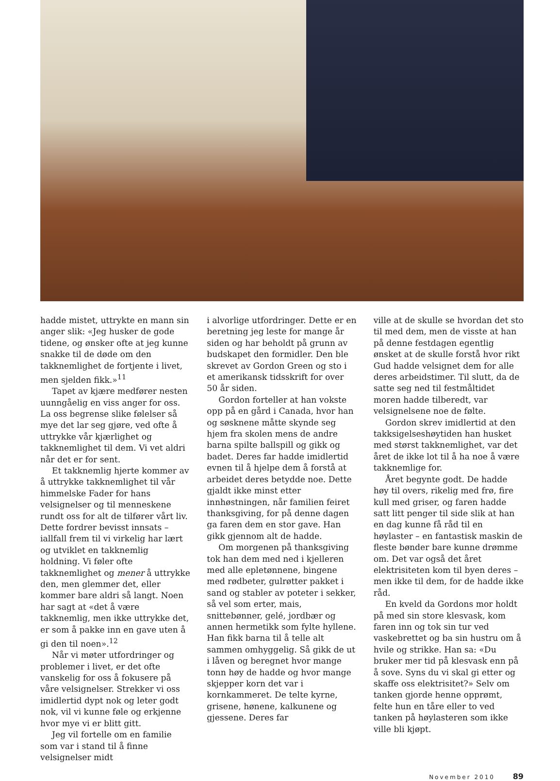hadde mistet, uttrykte en mann sin anger slik: «Jeg husker de gode tidene, og ønsker ofte at jeg kunne snakke til de døde om den takknemlighet de fortjente i livet, men sjelden fikk.»<sup>11</sup>
Tapet av kjære medfører nesten uunngåelig en viss anger for oss. La oss begrense slike følelser så mye det lar seg gjøre, ved ofte å uttrykke vår kjærlighet og takknemlighet til dem. Vi vet aldri når det er for sent.
Et takknemlig hjerte kommer av å uttrykke takknemlighet til vår himmelske Fader for hans velsignelser og til menneskene rundt oss for alt de tilfører vårt liv. Dette fordrer bevisst innsats – iallfall frem til vi virkelig har lært og utviklet en takknemlig holdning. Vi føler ofte takknemlighet og mener å uttrykke den, men glemmer det, eller kommer bare aldri så langt. Noen har sagt at «det å være takknemlig, men ikke uttrykke det, er som å pakke inn en gave uten å gi den til noen».<sup>12</sup>
Når vi møter utfordringer og problemer i livet, er det ofte vanskelig for oss å fokusere på våre velsignelser. Strekker vi oss imidlertid dypt nok og leter godt nok, vil vi kunne føle og erkjenne hvor mye vi er blitt gitt.
Jeg vil fortelle om en familie som var i stand til å finne velsignelser midt
i alvorlige utfordringer. Dette er en beretning jeg leste for mange år siden og har beholdt på grunn av budskapet den formidler. Den ble skrevet av Gordon Green og sto i et amerikansk tidsskrift for over 50 år siden.
Gordon forteller at han vokste opp på en gård i Canada, hvor han og søsknene måtte skynde seg hjem fra skolen mens de andre barna spilte ballspill og gikk og badet. Deres far hadde imidlertid evnen til å hjelpe dem å forstå at arbeidet deres betydde noe. Dette gjaldt ikke minst etter innhøstningen, når familien feiret thanksgiving, for på denne dagen ga faren dem en stor gave. Han gikk gjennom alt de hadde.
Om morgenen på thanksgiving tok han dem med ned i kjelleren med alle epletønnene, bingene med rødbeter, gulrøtter pakket i sand og stabler av poteter i sekker, så vel som erter, mais, snittebønner, gelé, jordbær og annen hermetikk som fylte hyllene. Han fikk barna til å telle alt sammen omhyggelig. Så gikk de ut i låven og beregnet hvor mange tonn høy de hadde og hvor mange skjepper korn det var i kornkammeret. De telte kyrne, grisene, hønene, kalkunene og gjessene. Deres far
ville at de skulle se hvordan det sto til med dem, men de visste at han på denne festdagen egentlig ønsket at de skulle forstå hvor rikt Gud hadde velsignet dem for alle deres arbeidstimer. Til slutt, da de satte seg ned til festmåltidet moren hadde tilberedt, var velsignelsene noe de følte.
Gordon skrev imidlertid at den takksigelseshøytiden han husket med størst takknemlighet, var det året de ikke lot til å ha noe å være takknemlige for.
Året begynte godt. De hadde høy til overs, rikelig med frø, fire kull med griser, og faren hadde satt litt penger til side slik at han en dag kunne få råd til en høylaster – en fantastisk maskin de fleste bønder bare kunne drømme om. Det var også det året elektrisiteten kom til byen deres – men ikke til dem, for de hadde ikke råd.
En kveld da Gordons mor holdt på med sin store klesvask, kom faren inn og tok sin tur ved vaskebrettet og ba sin hustru om å hvile og strikke. Han sa: «Du bruker mer tid på klesvask enn på å sove. Syns du vi skal gi etter og skaffe oss elektrisitet?» Selv om tanken gjorde henne opprømt, felte hun en tåre eller to ved tanken på høylasteren som ikke ville bli kjøpt.
November 2010 89